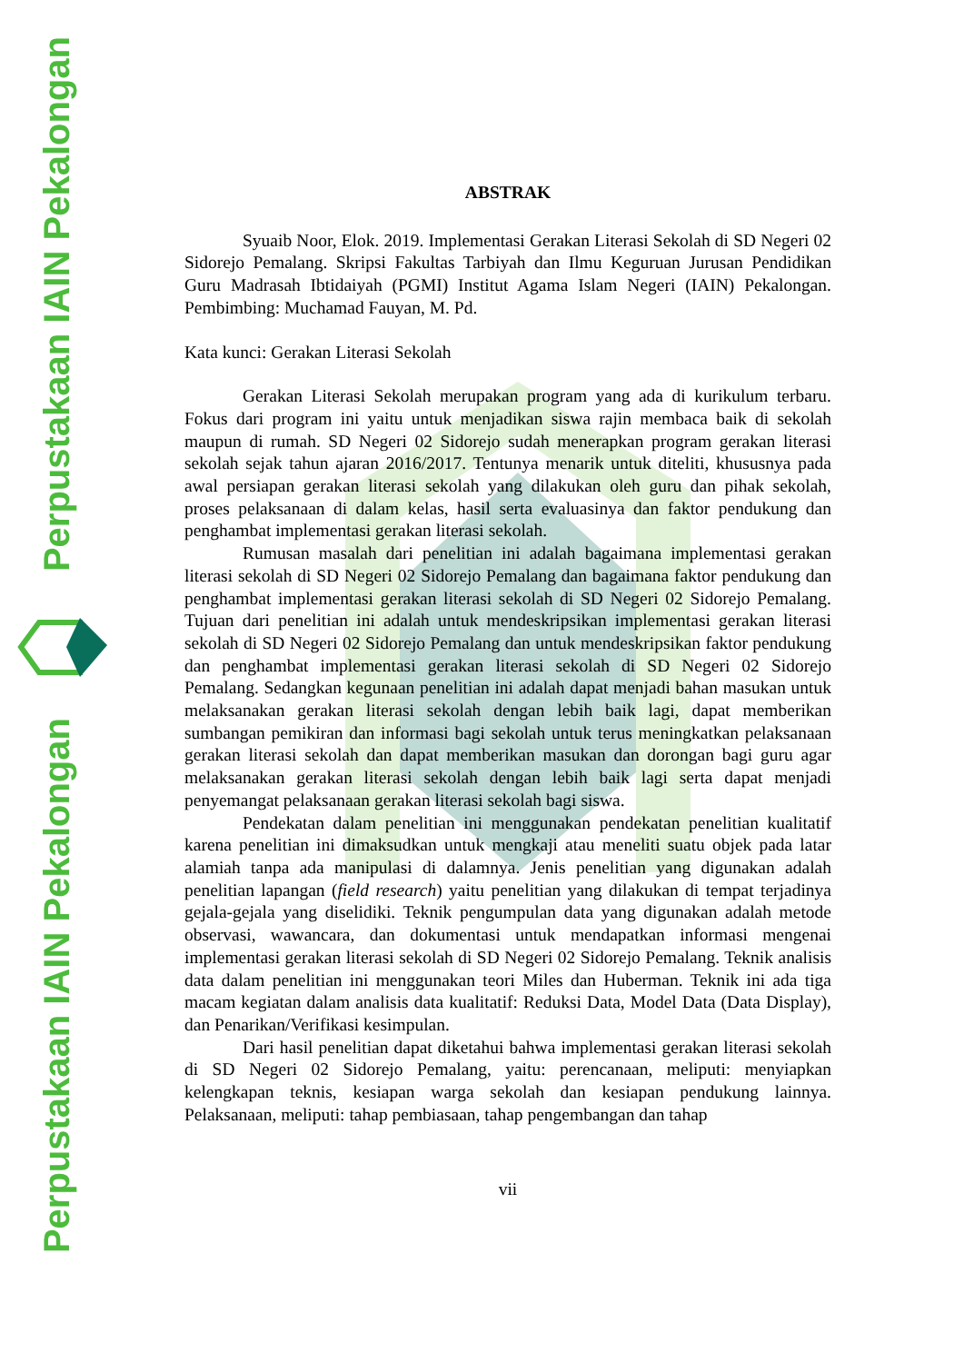Perpustakaan IAIN Pekalongan
Perpustakaan IAIN Pekalongan
ABSTRAK
Syuaib Noor, Elok. 2019. Implementasi Gerakan Literasi Sekolah di SD Negeri 02 Sidorejo Pemalang. Skripsi Fakultas Tarbiyah dan Ilmu Keguruan Jurusan Pendidikan Guru Madrasah Ibtidaiyah (PGMI) Institut Agama Islam Negeri (IAIN) Pekalongan. Pembimbing: Muchamad Fauyan, M. Pd.
Kata kunci: Gerakan Literasi Sekolah
Gerakan Literasi Sekolah merupakan program yang ada di kurikulum terbaru. Fokus dari program ini yaitu untuk menjadikan siswa rajin membaca baik di sekolah maupun di rumah. SD Negeri 02 Sidorejo sudah menerapkan program gerakan literasi sekolah sejak tahun ajaran 2016/2017. Tentunya menarik untuk diteliti, khususnya pada awal persiapan gerakan literasi sekolah yang dilakukan oleh guru dan pihak sekolah, proses pelaksanaan di dalam kelas, hasil serta evaluasinya dan faktor pendukung dan penghambat implementasi gerakan literasi sekolah.
Rumusan masalah dari penelitian ini adalah bagaimana implementasi gerakan literasi sekolah di SD Negeri 02 Sidorejo Pemalang dan bagaimana faktor pendukung dan penghambat implementasi gerakan literasi sekolah di SD Negeri 02 Sidorejo Pemalang. Tujuan dari penelitian ini adalah untuk mendeskripsikan implementasi gerakan literasi sekolah di SD Negeri 02 Sidorejo Pemalang dan untuk mendeskripsikan faktor pendukung dan penghambat implementasi gerakan literasi sekolah di SD Negeri 02 Sidorejo Pemalang. Sedangkan kegunaan penelitian ini adalah dapat menjadi bahan masukan untuk melaksanakan gerakan literasi sekolah dengan lebih baik lagi, dapat memberikan sumbangan pemikiran dan informasi bagi sekolah untuk terus meningkatkan pelaksanaan gerakan literasi sekolah dan dapat memberikan masukan dan dorongan bagi guru agar melaksanakan gerakan literasi sekolah dengan lebih baik lagi serta dapat menjadi penyemangat pelaksanaan gerakan literasi sekolah bagi siswa.
Pendekatan dalam penelitian ini menggunakan pendekatan penelitian kualitatif karena penelitian ini dimaksudkan untuk mengkaji atau meneliti suatu objek pada latar alamiah tanpa ada manipulasi di dalamnya. Jenis penelitian yang digunakan adalah penelitian lapangan (field research) yaitu penelitian yang dilakukan di tempat terjadinya gejala-gejala yang diselidiki. Teknik pengumpulan data yang digunakan adalah metode observasi, wawancara, dan dokumentasi untuk mendapatkan informasi mengenai implementasi gerakan literasi sekolah di SD Negeri 02 Sidorejo Pemalang. Teknik analisis data dalam penelitian ini menggunakan teori Miles dan Huberman. Teknik ini ada tiga macam kegiatan dalam analisis data kualitatif: Reduksi Data, Model Data (Data Display), dan Penarikan/Verifikasi kesimpulan.
Dari hasil penelitian dapat diketahui bahwa implementasi gerakan literasi sekolah di SD Negeri 02 Sidorejo Pemalang, yaitu: perencanaan, meliputi: menyiapkan kelengkapan teknis, kesiapan warga sekolah dan kesiapan pendukung lainnya. Pelaksanaan, meliputi: tahap pembiasaan, tahap pengembangan dan tahap
vii